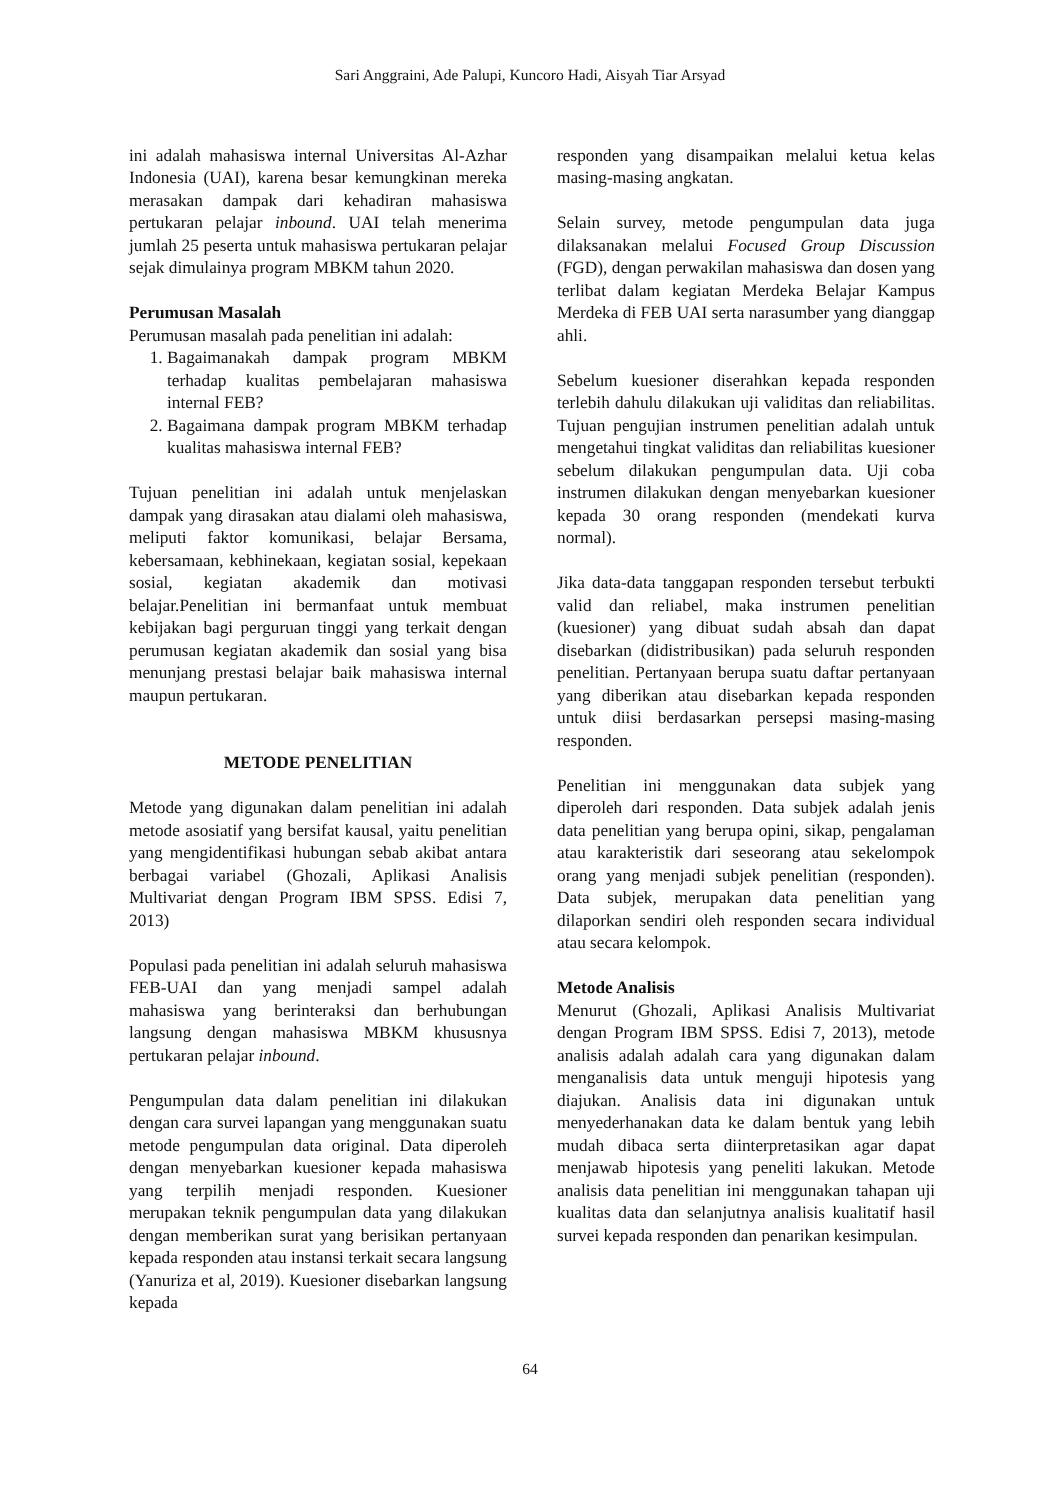Sari Anggraini, Ade Palupi, Kuncoro Hadi, Aisyah Tiar Arsyad
ini adalah mahasiswa internal Universitas Al-Azhar Indonesia (UAI), karena besar kemungkinan mereka merasakan dampak dari kehadiran mahasiswa pertukaran pelajar inbound. UAI telah menerima jumlah 25 peserta untuk mahasiswa pertukaran pelajar sejak dimulainya program MBKM tahun 2020.
Perumusan Masalah
Perumusan masalah pada penelitian ini adalah:
1. Bagaimanakah dampak program MBKM terhadap kualitas pembelajaran mahasiswa internal FEB?
2. Bagaimana dampak program MBKM terhadap kualitas mahasiswa internal FEB?
Tujuan penelitian ini adalah untuk menjelaskan dampak yang dirasakan atau dialami oleh mahasiswa, meliputi faktor komunikasi, belajar Bersama, kebersamaan, kebhinekaan, kegiatan sosial, kepekaan sosial, kegiatan akademik dan motivasi belajar.Penelitian ini bermanfaat untuk membuat kebijakan bagi perguruan tinggi yang terkait dengan perumusan kegiatan akademik dan sosial yang bisa menunjang prestasi belajar baik mahasiswa internal maupun pertukaran.
METODE PENELITIAN
Metode yang digunakan dalam penelitian ini adalah metode asosiatif yang bersifat kausal, yaitu penelitian yang mengidentifikasi hubungan sebab akibat antara berbagai variabel (Ghozali, Aplikasi Analisis Multivariat dengan Program IBM SPSS. Edisi 7, 2013)
Populasi pada penelitian ini adalah seluruh mahasiswa FEB-UAI dan yang menjadi sampel adalah mahasiswa yang berinteraksi dan berhubungan langsung dengan mahasiswa MBKM khususnya pertukaran pelajar inbound.
Pengumpulan data dalam penelitian ini dilakukan dengan cara survei lapangan yang menggunakan suatu metode pengumpulan data original. Data diperoleh dengan menyebarkan kuesioner kepada mahasiswa yang terpilih menjadi responden. Kuesioner merupakan teknik pengumpulan data yang dilakukan dengan memberikan surat yang berisikan pertanyaan kepada responden atau instansi terkait secara langsung (Yanuriza et al, 2019). Kuesioner disebarkan langsung kepada
responden yang disampaikan melalui ketua kelas masing-masing angkatan.
Selain survey, metode pengumpulan data juga dilaksanakan melalui Focused Group Discussion (FGD), dengan perwakilan mahasiswa dan dosen yang terlibat dalam kegiatan Merdeka Belajar Kampus Merdeka di FEB UAI serta narasumber yang dianggap ahli.
Sebelum kuesioner diserahkan kepada responden terlebih dahulu dilakukan uji validitas dan reliabilitas. Tujuan pengujian instrumen penelitian adalah untuk mengetahui tingkat validitas dan reliabilitas kuesioner sebelum dilakukan pengumpulan data. Uji coba instrumen dilakukan dengan menyebarkan kuesioner kepada 30 orang responden (mendekati kurva normal).
Jika data-data tanggapan responden tersebut terbukti valid dan reliabel, maka instrumen penelitian (kuesioner) yang dibuat sudah absah dan dapat disebarkan (didistribusikan) pada seluruh responden penelitian. Pertanyaan berupa suatu daftar pertanyaan yang diberikan atau disebarkan kepada responden untuk diisi berdasarkan persepsi masing-masing responden.
Penelitian ini menggunakan data subjek yang diperoleh dari responden. Data subjek adalah jenis data penelitian yang berupa opini, sikap, pengalaman atau karakteristik dari seseorang atau sekelompok orang yang menjadi subjek penelitian (responden). Data subjek, merupakan data penelitian yang dilaporkan sendiri oleh responden secara individual atau secara kelompok.
Metode Analisis
Menurut (Ghozali, Aplikasi Analisis Multivariat dengan Program IBM SPSS. Edisi 7, 2013), metode analisis adalah adalah cara yang digunakan dalam menganalisis data untuk menguji hipotesis yang diajukan. Analisis data ini digunakan untuk menyederhanakan data ke dalam bentuk yang lebih mudah dibaca serta diinterpretasikan agar dapat menjawab hipotesis yang peneliti lakukan. Metode analisis data penelitian ini menggunakan tahapan uji kualitas data dan selanjutnya analisis kualitatif hasil survei kepada responden dan penarikan kesimpulan.
64